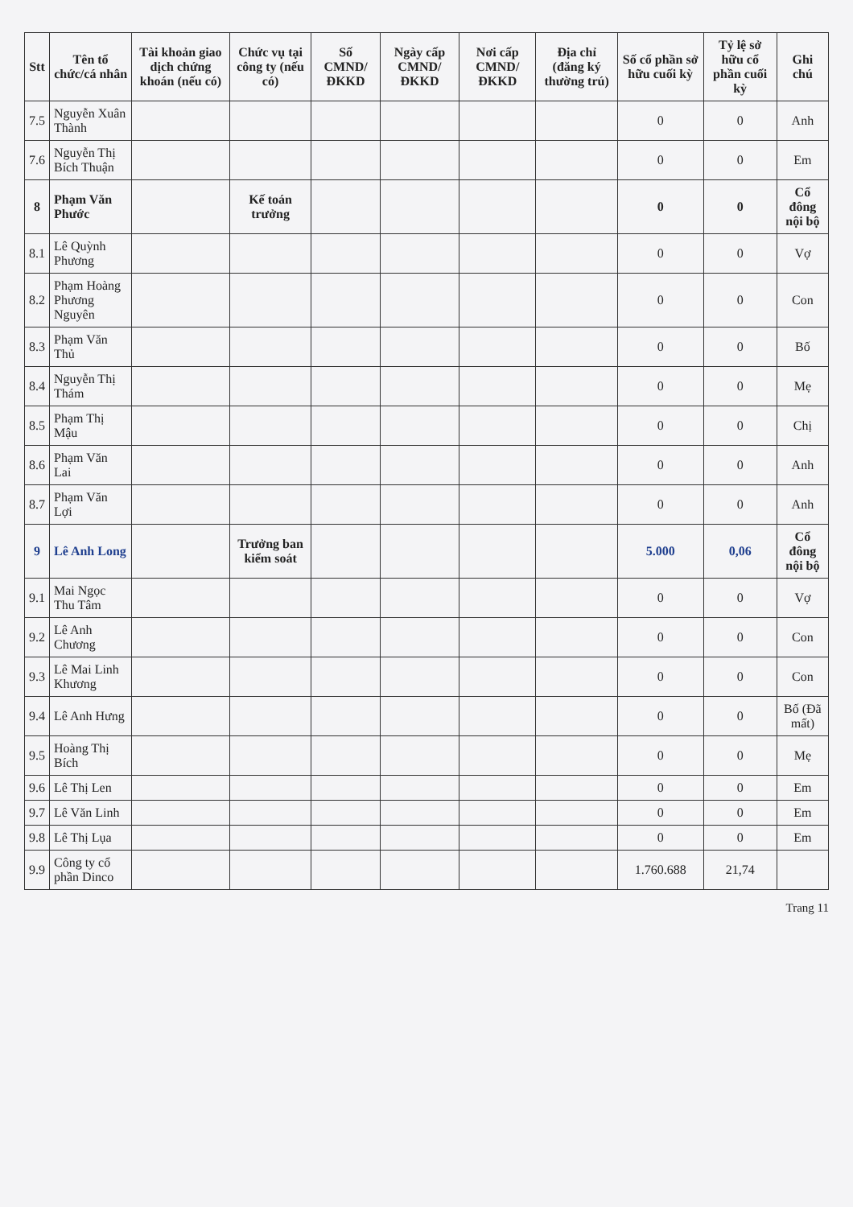| Stt | Tên tổ chức/cá nhân | Tài khoản giao dịch chứng khoán (nếu có) | Chức vụ tại công ty (nếu có) | Số CMND/ ĐKKD | Ngày cấp CMND/ ĐKKD | Nơi cấp CMND/ ĐKKD | Địa chỉ (đăng ký thường trú) | Số cổ phần sở hữu cuối kỳ | Tỷ lệ sở hữu cổ phần cuối kỳ | Ghi chú |
| --- | --- | --- | --- | --- | --- | --- | --- | --- | --- | --- |
| 7.5 | Nguyễn Xuân Thành | | | | | | | 0 | 0 | Anh |
| 7.6 | Nguyễn Thị Bích Thuận | | | | | | | 0 | 0 | Em |
| 8 | Phạm Văn Phước | | Kế toán trưởng | | | | | 0 | 0 | Cổ đông nội bộ |
| 8.1 | Lê Quỳnh Phương | | | | | | | 0 | 0 | Vợ |
| 8.2 | Phạm Hoàng Phương Nguyên | | | | | | | 0 | 0 | Con |
| 8.3 | Phạm Văn Thủ | | | | | | | 0 | 0 | Bố |
| 8.4 | Nguyễn Thị Thám | | | | | | | 0 | 0 | Mẹ |
| 8.5 | Phạm Thị Mậu | | | | | | | 0 | 0 | Chị |
| 8.6 | Phạm Văn Lai | | | | | | | 0 | 0 | Anh |
| 8.7 | Phạm Văn Lợi | | | | | | | 0 | 0 | Anh |
| 9 | Lê Anh Long | | Trưởng ban kiểm soát | | | | | 5.000 | 0,06 | Cổ đông nội bộ |
| 9.1 | Mai Ngọc Thu Tâm | | | | | | | 0 | 0 | Vợ |
| 9.2 | Lê Anh Chương | | | | | | | 0 | 0 | Con |
| 9.3 | Lê Mai Linh Khương | | | | | | | 0 | 0 | Con |
| 9.4 | Lê Anh Hưng | | | | | | | 0 | 0 | Bố (Đã mất) |
| 9.5 | Hoàng Thị Bích | | | | | | | 0 | 0 | Mẹ |
| 9.6 | Lê Thị Len | | | | | | | 0 | 0 | Em |
| 9.7 | Lê Văn Linh | | | | | | | 0 | 0 | Em |
| 9.8 | Lê Thị Lụa | | | | | | | 0 | 0 | Em |
| 9.9 | Công ty cổ phần Dinco | | | | | | | 1.760.688 | 21,74 | |
Trang 11